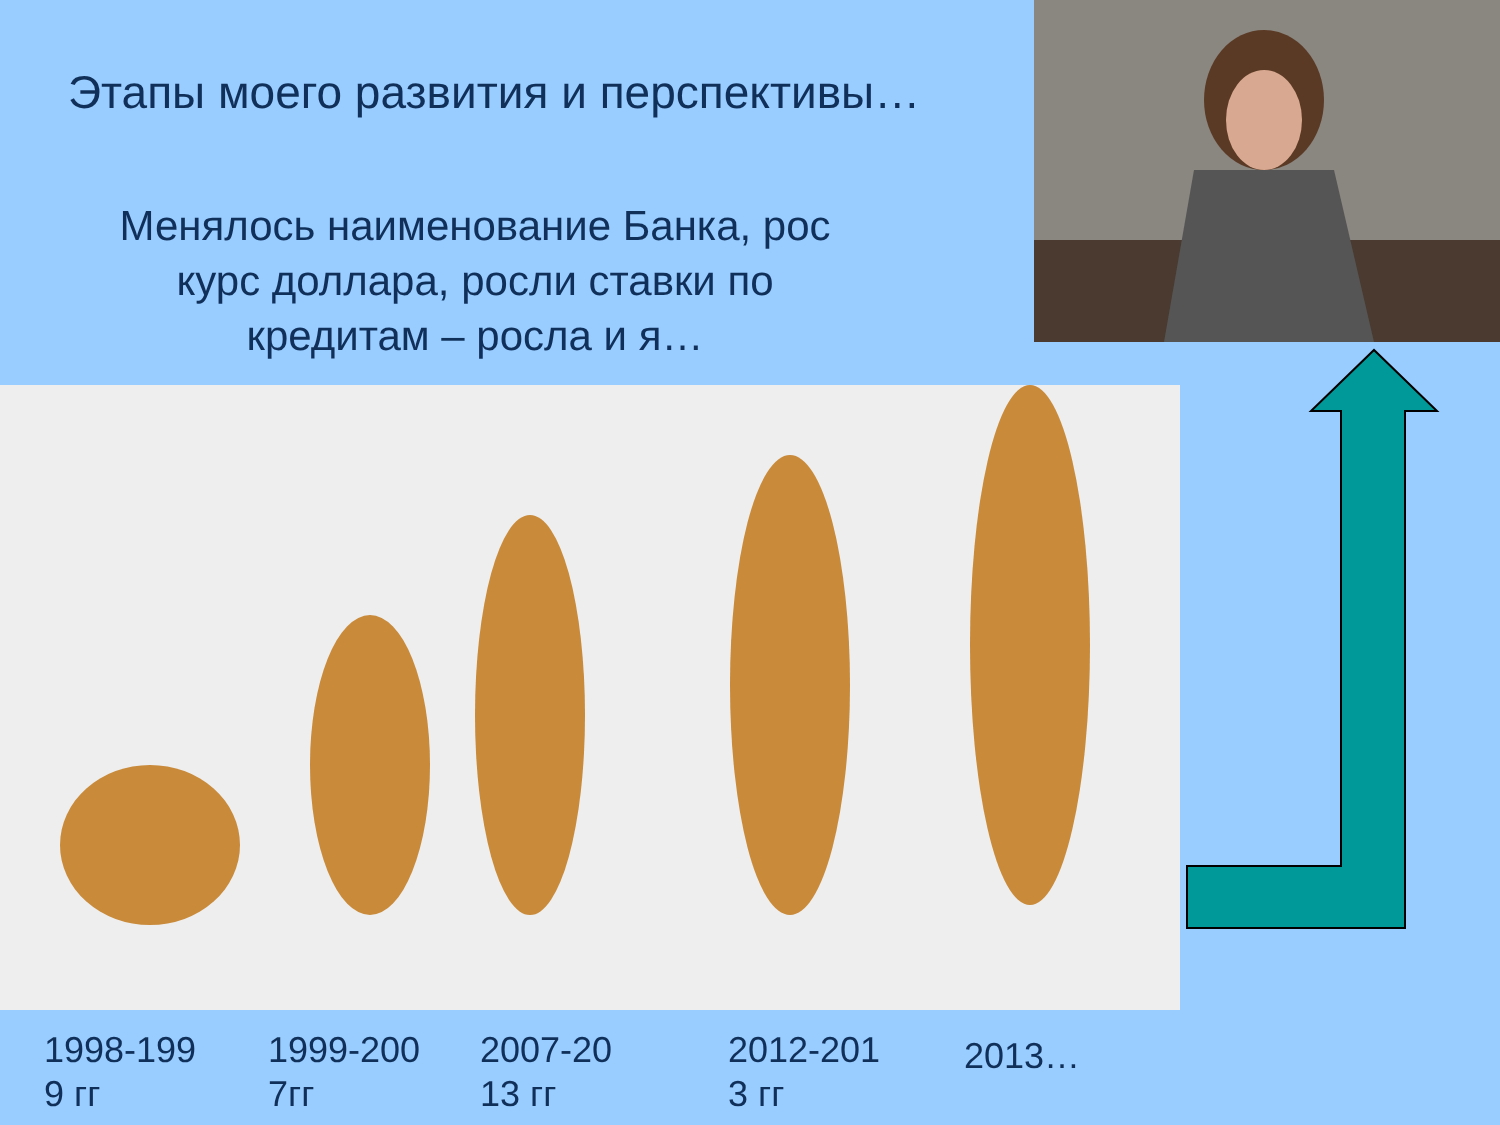Этапы моего развития и перспективы…
Менялось наименование Банка, рос
курс доллара, росли ставки по
кредитам – росла и я…
1998-199
9 гг
1999-200
7гг
2007-20
13 гг
2012-201
3 гг
2013…